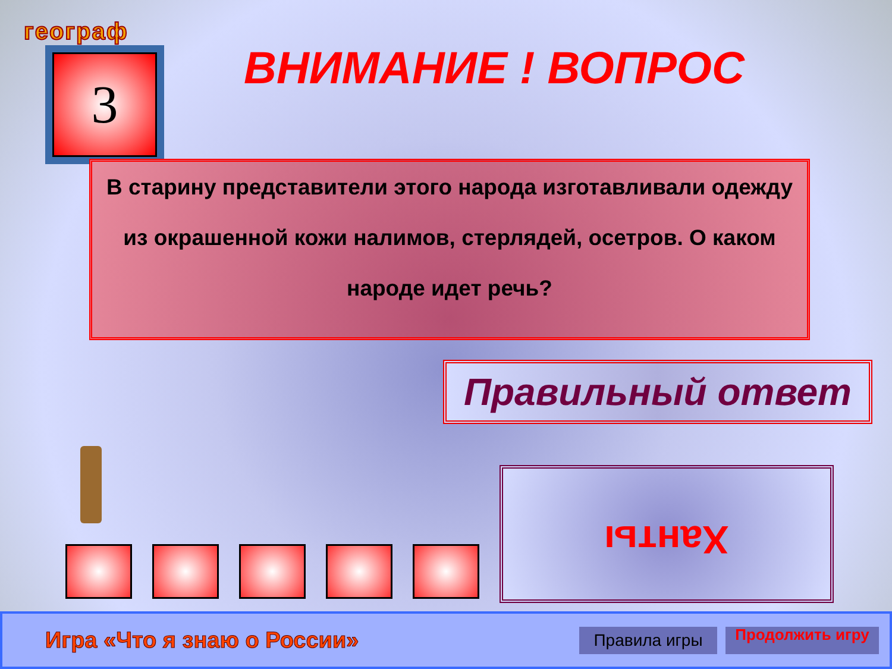географ
3 ВНИМАНИЕ ! ВОПРОС
В старину представители этого народа изготавливали одежду из окрашенной кожи налимов, стерлядей, осетров. О каком народе идет речь?
Правильный ответ
Ханты
Игра «Что я знаю о России»
Правила игры
Продолжить игру